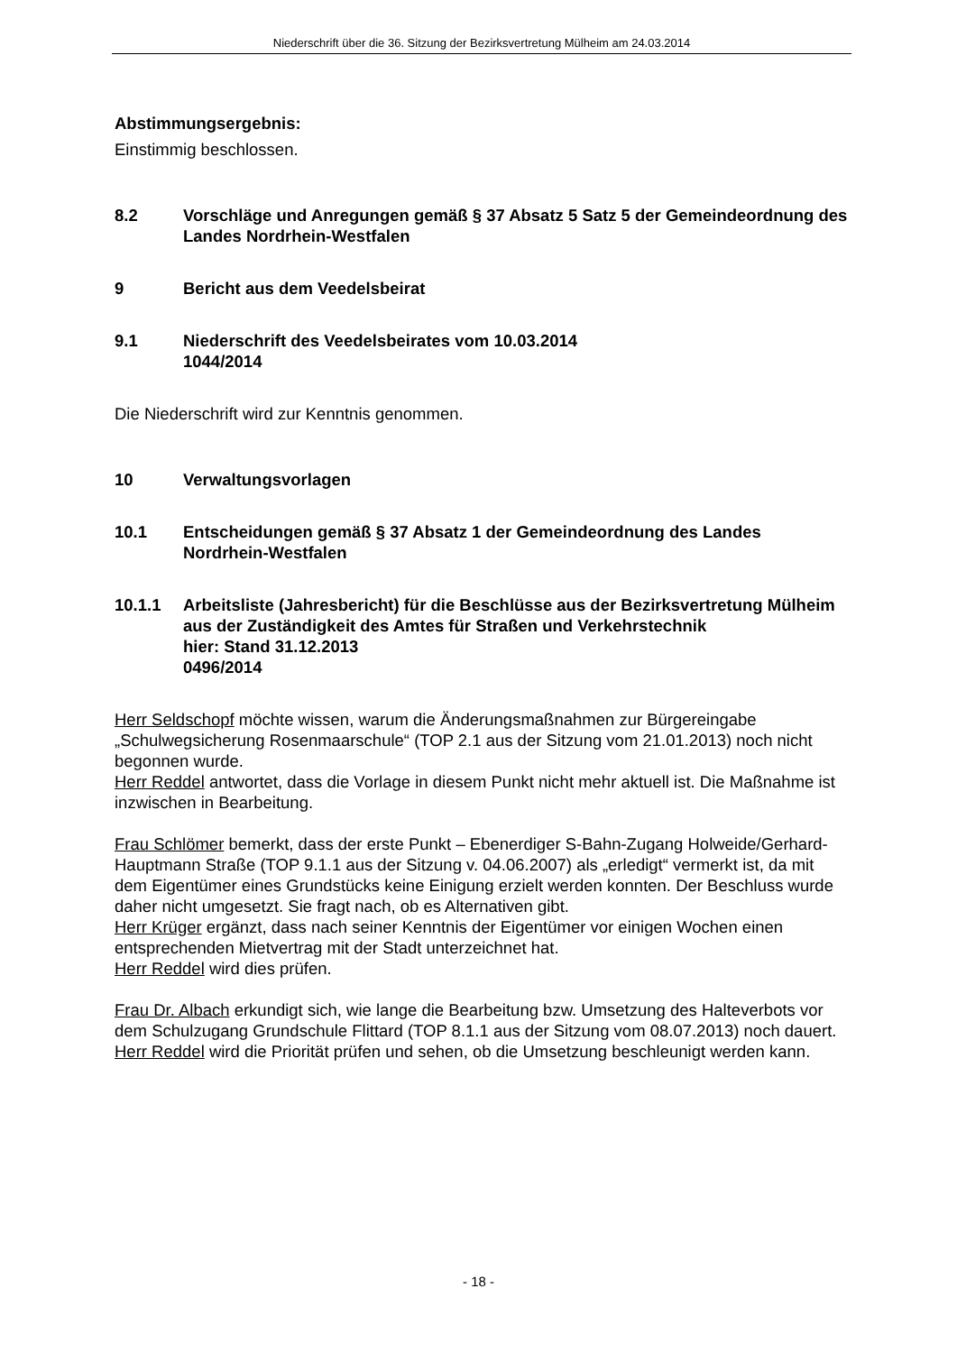Niederschrift über die 36. Sitzung der Bezirksvertretung Mülheim am 24.03.2014
Abstimmungsergebnis:
Einstimmig beschlossen.
8.2 Vorschläge und Anregungen gemäß § 37 Absatz 5 Satz 5 der Gemeindeordnung des Landes Nordrhein-Westfalen
9 Bericht aus dem Veedelsbeirat
9.1 Niederschrift des Veedelsbeirates vom 10.03.2014
1044/2014
Die Niederschrift wird zur Kenntnis genommen.
10 Verwaltungsvorlagen
10.1 Entscheidungen gemäß § 37 Absatz 1 der Gemeindeordnung des Landes Nordrhein-Westfalen
10.1.1 Arbeitsliste (Jahresbericht) für die Beschlüsse aus der Bezirksvertretung Mülheim aus der Zuständigkeit des Amtes für Straßen und Verkehrstechnik
hier: Stand 31.12.2013
0496/2014
Herr Seldschopf möchte wissen, warum die Änderungsmaßnahmen zur Bürgereingabe „Schulwegsicherung Rosenmaarschule“ (TOP 2.1 aus der Sitzung vom 21.01.2013) noch nicht begonnen wurde.
Herr Reddel antwortet, dass die Vorlage in diesem Punkt nicht mehr aktuell ist. Die Maßnahme ist inzwischen in Bearbeitung.
Frau Schlömer bemerkt, dass der erste Punkt – Ebenerdiger S-Bahn-Zugang Holweide/Gerhard-Hauptmann Straße (TOP 9.1.1 aus der Sitzung v. 04.06.2007) als „erledigt“ vermerkt ist, da mit dem Eigentümer eines Grundstücks keine Einigung erzielt werden konnten. Der Beschluss wurde daher nicht umgesetzt. Sie fragt nach, ob es Alternativen gibt.
Herr Krüger ergänzt, dass nach seiner Kenntnis der Eigentümer vor einigen Wochen einen entsprechenden Mietvertrag mit der Stadt unterzeichnet hat.
Herr Reddel wird dies prüfen.
Frau Dr. Albach erkundigt sich, wie lange die Bearbeitung bzw. Umsetzung des Halteverbots vor dem Schulzugang Grundschule Flittard (TOP 8.1.1 aus der Sitzung vom 08.07.2013) noch dauert.
Herr Reddel wird die Priorität prüfen und sehen, ob die Umsetzung beschleunigt werden kann.
- 18 -